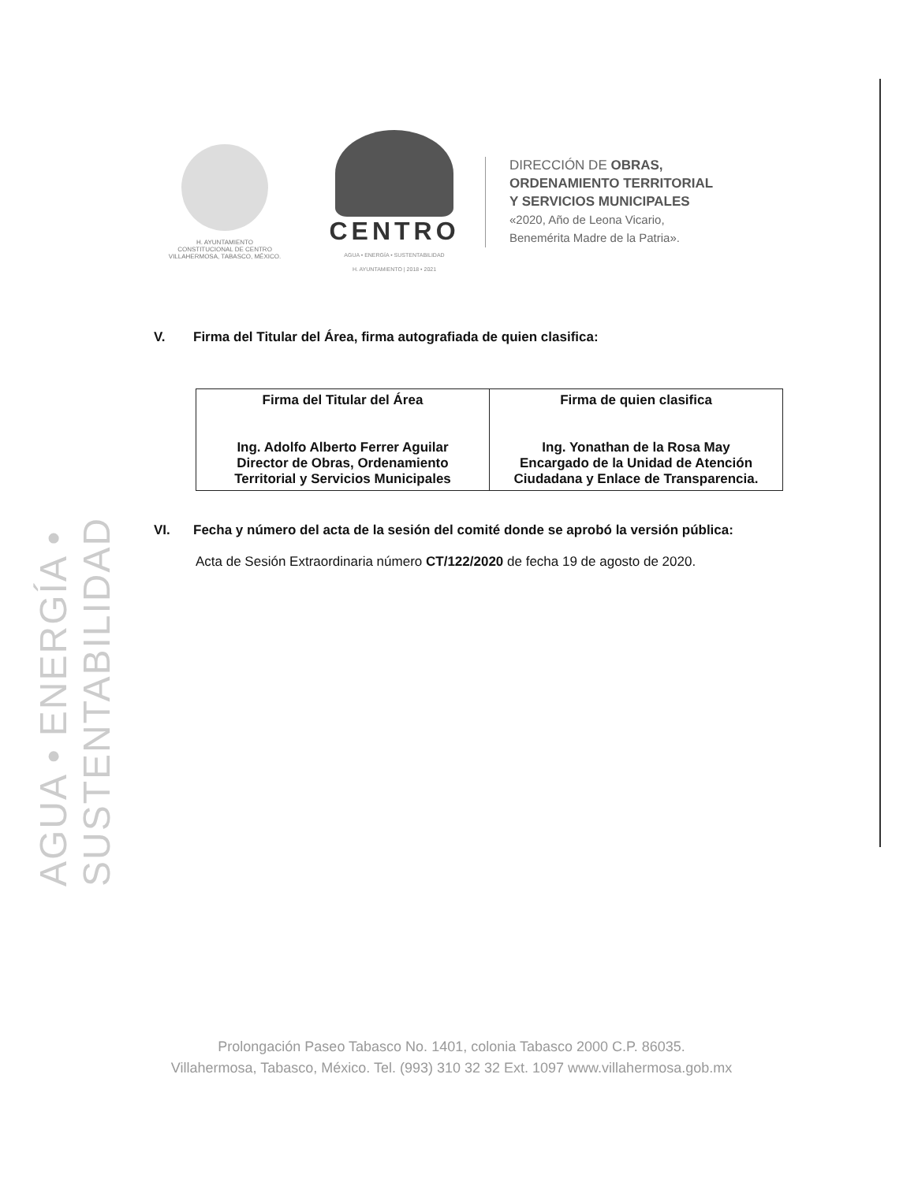AGUA • ENERGÍA • SUSTENTABILIDAD
H. AYUNTAMIENTO
CONSTITUCIONAL DE CENTRO
VILLAHERMOSA, TABASCO, MÉXICO.
CENTRO
AGUA • ENERGÍA • SUSTENTABILIDAD
H. AYUNTAMIENTO | 2018 • 2021
DIRECCIÓN DE OBRAS,
ORDENAMIENTO TERRITORIAL
Y SERVICIOS MUNICIPALES
«2020, Año de Leona Vicario,
Benemérita Madre de la Patria».
V. Firma del Titular del Área, firma autografiada de quien clasifica:
| Firma del Titular del Área Ing. Adolfo Alberto Ferrer Aguilar Director de Obras, Ordenamiento Territorial y Servicios Municipales | Firma de quien clasifica Ing. Yonathan de la Rosa May Encargado de la Unidad de Atención Ciudadana y Enlace de Transparencia. |
VI. Fecha y número del acta de la sesión del comité donde se aprobó la versión pública:
Acta de Sesión Extraordinaria número CT/122/2020 de fecha 19 de agosto de 2020.
Prolongación Paseo Tabasco No. 1401, colonia Tabasco 2000 C.P. 86035.
Villahermosa, Tabasco, México. Tel. (993) 310 32 32 Ext. 1097 www.villahermosa.gob.mx